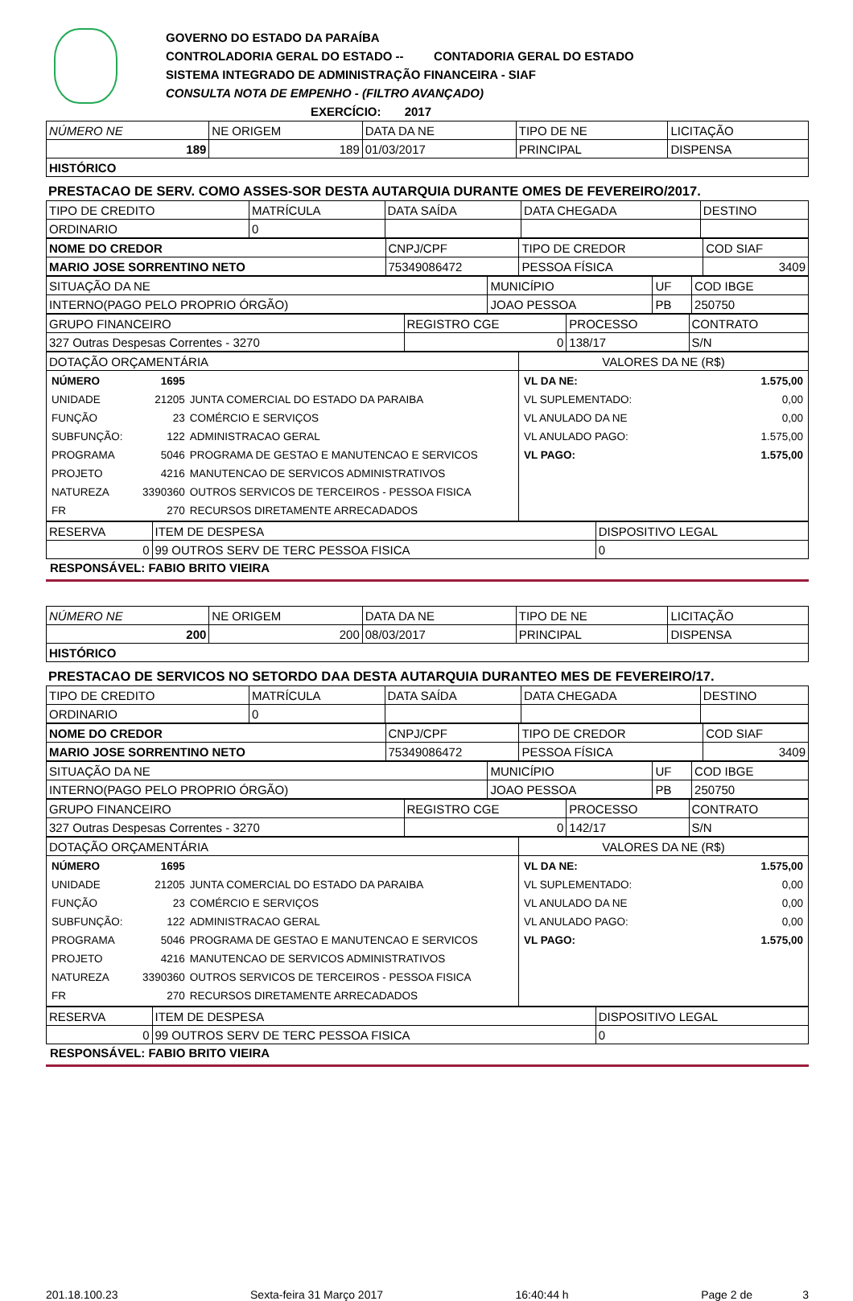GOVERNO DO ESTADO DA PARAÍBA
CONTROLADORIA GERAL DO ESTADO -- CONTADORIA GERAL DO ESTADO
SISTEMA INTEGRADO DE ADMINISTRAÇÃO FINANCEIRA - SIAF
CONSULTA NOTA DE EMPENHO - (FILTRO AVANÇADO)
EXERCÍCIO: 2017
| NÚMERO NE | NE ORIGEM | DATA DA NE | TIPO DE NE | LICITAÇÃO |
| 189 | 189 | 01/03/2017 | PRINCIPAL | DISPENSA |
| HISTÓRICO | | | | |
PRESTACAO DE SERV. COMO ASSES-SOR DESTA AUTARQUIA DURANTE OMES DE FEVEREIRO/2017.
| TIPO DE CREDITO | MATRÍCULA | DATA SAÍDA | DATA CHEGADA | DESTINO |
| ORDINARIO | 0 | | | |
| NOME DO CREDOR | CNPJ/CPF | TIPO DE CREDOR | COD SIAF |
| MARIO JOSE SORRENTINO NETO | 75349086472 | PESSOA FÍSICA | 3409 |
| SITUAÇÃO DA NE | MUNICÍPIO | UF | COD IBGE |
| INTERNO(PAGO PELO PROPRIO ÓRGÃO) | JOAO PESSOA | PB | 250750 |
| GRUPO FINANCEIRO | REGISTRO CGE | PROCESSO | CONTRATO |
| 327 Outras Despesas Correntes - 3270 | 0 | 138/17 | S/N |
| DOTAÇÃO ORÇAMENTÁRIA | VALORES DA NE (R$) |
| / NÚMERO / 1695 / / / UNIDADE / 21205 / JUNTA COMERCIAL DO ESTADO DA PARAIBA / / FUNÇÃO / 23 / COMÉRCIO E SERVIÇOS / / SUBFUNÇÃO: / 122 / ADMINISTRACAO GERAL / / PROGRAMA / 5046 / PROGRAMA DE GESTAO E MANUTENCAO E SERVICOS / / PROJETO / 4216 / MANUTENCAO DE SERVICOS ADMINISTRATIVOS / / NATUREZA / 3390360 / OUTROS SERVICOS DE TERCEIROS - PESSOA FISICA / / FR / 270 / RECURSOS DIRETAMENTE ARRECADADOS / | / VL DA NE: / 1.575,00 / / VL SUPLEMENTADO: / 0,00 / / VL ANULADO DA NE / 0,00 / / VL ANULADO PAGO: / 1.575,00 / / VL PAGO: / 1.575,00 / |
| RESERVA | ITEM DE DESPESA | DISPOSITIVO LEGAL |
| 0 | 99 OUTROS SERV DE TERC PESSOA FISICA | 0 |
RESPONSÁVEL: FABIO BRITO VIEIRA
| NÚMERO NE | NE ORIGEM | DATA DA NE | TIPO DE NE | LICITAÇÃO |
| 200 | 200 | 08/03/2017 | PRINCIPAL | DISPENSA |
| HISTÓRICO | | | | |
PRESTACAO DE SERVICOS NO SETORDO DAA DESTA AUTARQUIA DURANTEO MES DE FEVEREIRO/17.
| TIPO DE CREDITO | MATRÍCULA | DATA SAÍDA | DATA CHEGADA | DESTINO |
| ORDINARIO | 0 | | | |
| NOME DO CREDOR | CNPJ/CPF | TIPO DE CREDOR | COD SIAF |
| MARIO JOSE SORRENTINO NETO | 75349086472 | PESSOA FÍSICA | 3409 |
| SITUAÇÃO DA NE | MUNICÍPIO | UF | COD IBGE |
| INTERNO(PAGO PELO PROPRIO ÓRGÃO) | JOAO PESSOA | PB | 250750 |
| GRUPO FINANCEIRO | REGISTRO CGE | PROCESSO | CONTRATO |
| 327 Outras Despesas Correntes - 3270 | 0 | 142/17 | S/N |
| DOTAÇÃO ORÇAMENTÁRIA | VALORES DA NE (R$) |
| / NÚMERO / 1695 / / / UNIDADE / 21205 / JUNTA COMERCIAL DO ESTADO DA PARAIBA / / FUNÇÃO / 23 / COMÉRCIO E SERVIÇOS / / SUBFUNÇÃO: / 122 / ADMINISTRACAO GERAL / / PROGRAMA / 5046 / PROGRAMA DE GESTAO E MANUTENCAO E SERVICOS / / PROJETO / 4216 / MANUTENCAO DE SERVICOS ADMINISTRATIVOS / / NATUREZA / 3390360 / OUTROS SERVICOS DE TERCEIROS - PESSOA FISICA / / FR / 270 / RECURSOS DIRETAMENTE ARRECADADOS / | / VL DA NE: / 1.575,00 / / VL SUPLEMENTADO: / 0,00 / / VL ANULADO DA NE / 0,00 / / VL ANULADO PAGO: / 0,00 / / VL PAGO: / 1.575,00 / |
| RESERVA | ITEM DE DESPESA | DISPOSITIVO LEGAL |
| 0 | 99 OUTROS SERV DE TERC PESSOA FISICA | 0 |
RESPONSÁVEL: FABIO BRITO VIEIRA
201.18.100.23 Sexta-feira 31 Março 2017 16:40:44 h Page 2 de 3